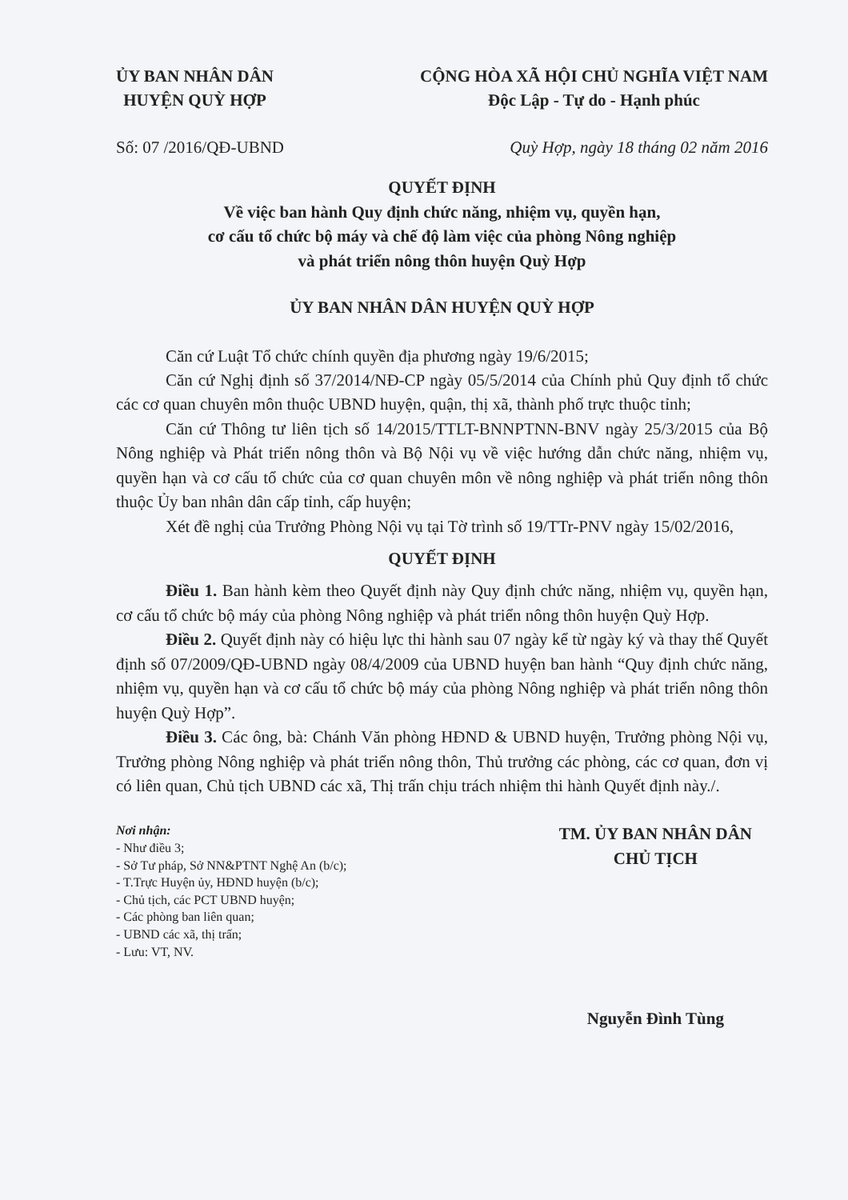ỦY BAN NHÂN DÂN
HUYỆN QUỲ HỢP
CỘNG HÒA XÃ HỘI CHỦ NGHĨA VIỆT NAM
Độc Lập - Tự do - Hạnh phúc
Số: 07 /2016/QĐ-UBND Quỳ Hợp, ngày 18 tháng 02 năm 2016
QUYẾT ĐỊNH
Về việc ban hành Quy định chức năng, nhiệm vụ, quyền hạn,
cơ cấu tổ chức bộ máy và chế độ làm việc của phòng Nông nghiệp
và phát triển nông thôn huyện Quỳ Hợp
ỦY BAN NHÂN DÂN HUYỆN QUỲ HỢP
Căn cứ Luật Tổ chức chính quyền địa phương ngày 19/6/2015;
Căn cứ Nghị định số 37/2014/NĐ-CP ngày 05/5/2014 của Chính phủ Quy định tổ chức các cơ quan chuyên môn thuộc UBND huyện, quận, thị xã, thành phố trực thuộc tỉnh;
Căn cứ Thông tư liên tịch số 14/2015/TTLT-BNNPTNN-BNV ngày 25/3/2015 của Bộ Nông nghiệp và Phát triển nông thôn và Bộ Nội vụ về việc hướng dẫn chức năng, nhiệm vụ, quyền hạn và cơ cấu tổ chức của cơ quan chuyên môn về nông nghiệp và phát triển nông thôn thuộc Ủy ban nhân dân cấp tỉnh, cấp huyện;
Xét đề nghị của Trưởng Phòng Nội vụ tại Tờ trình số 19/TTr-PNV ngày 15/02/2016,
QUYẾT ĐỊNH
Điều 1. Ban hành kèm theo Quyết định này Quy định chức năng, nhiệm vụ, quyền hạn, cơ cấu tổ chức bộ máy của phòng Nông nghiệp và phát triển nông thôn huyện Quỳ Hợp.
Điều 2. Quyết định này có hiệu lực thi hành sau 07 ngày kể từ ngày ký và thay thế Quyết định số 07/2009/QĐ-UBND ngày 08/4/2009 của UBND huyện ban hành “Quy định chức năng, nhiệm vụ, quyền hạn và cơ cấu tổ chức bộ máy của phòng Nông nghiệp và phát triển nông thôn huyện Quỳ Hợp”.
Điều 3. Các ông, bà: Chánh Văn phòng HĐND & UBND huyện, Trưởng phòng Nội vụ, Trưởng phòng Nông nghiệp và phát triển nông thôn, Thủ trưởng các phòng, các cơ quan, đơn vị có liên quan, Chủ tịch UBND các xã, Thị trấn chịu trách nhiệm thi hành Quyết định này./.
Nơi nhận:
- Như điều 3;
- Sở Tư pháp, Sở NN&PTNT Nghệ An (b/c);
- T.Trực Huyện ủy, HĐND huyện (b/c);
- Chủ tịch, các PCT UBND huyện;
- Các phòng ban liên quan;
- UBND các xã, thị trấn;
- Lưu: VT, NV.
TM. ỦY BAN NHÂN DÂN
CHỦ TỊCH
Nguyễn Đình Tùng